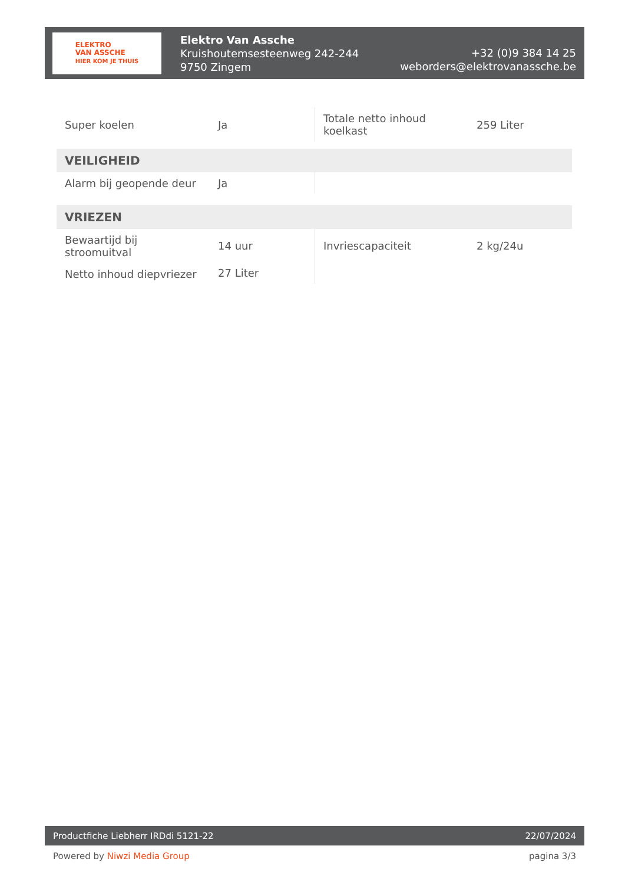ELEKTRO
VAN ASSCHE
HIER KOM JE THUIS
Elektro Van Assche
Kruishoutemsesteenweg 242-244
9750 Zingem
+32 (0)9 384 14 25
weborders@elektrovanassche.be
| Super koelen | Ja | Totale netto inhoud koelkast | 259 Liter |
| VEILIGHEID | | | |
| Alarm bij geopende deur | Ja | | |
| VRIEZEN | | | |
| Bewaartijd bij stroomuitval | 14 uur | Invriescapaciteit | 2 kg/24u |
| Netto inhoud diepvriezer | 27 Liter | | |
Productfiche Liebherr IRDdi 5121-22 22/07/2024
Powered by Niwzi Media Group pagina 3/3